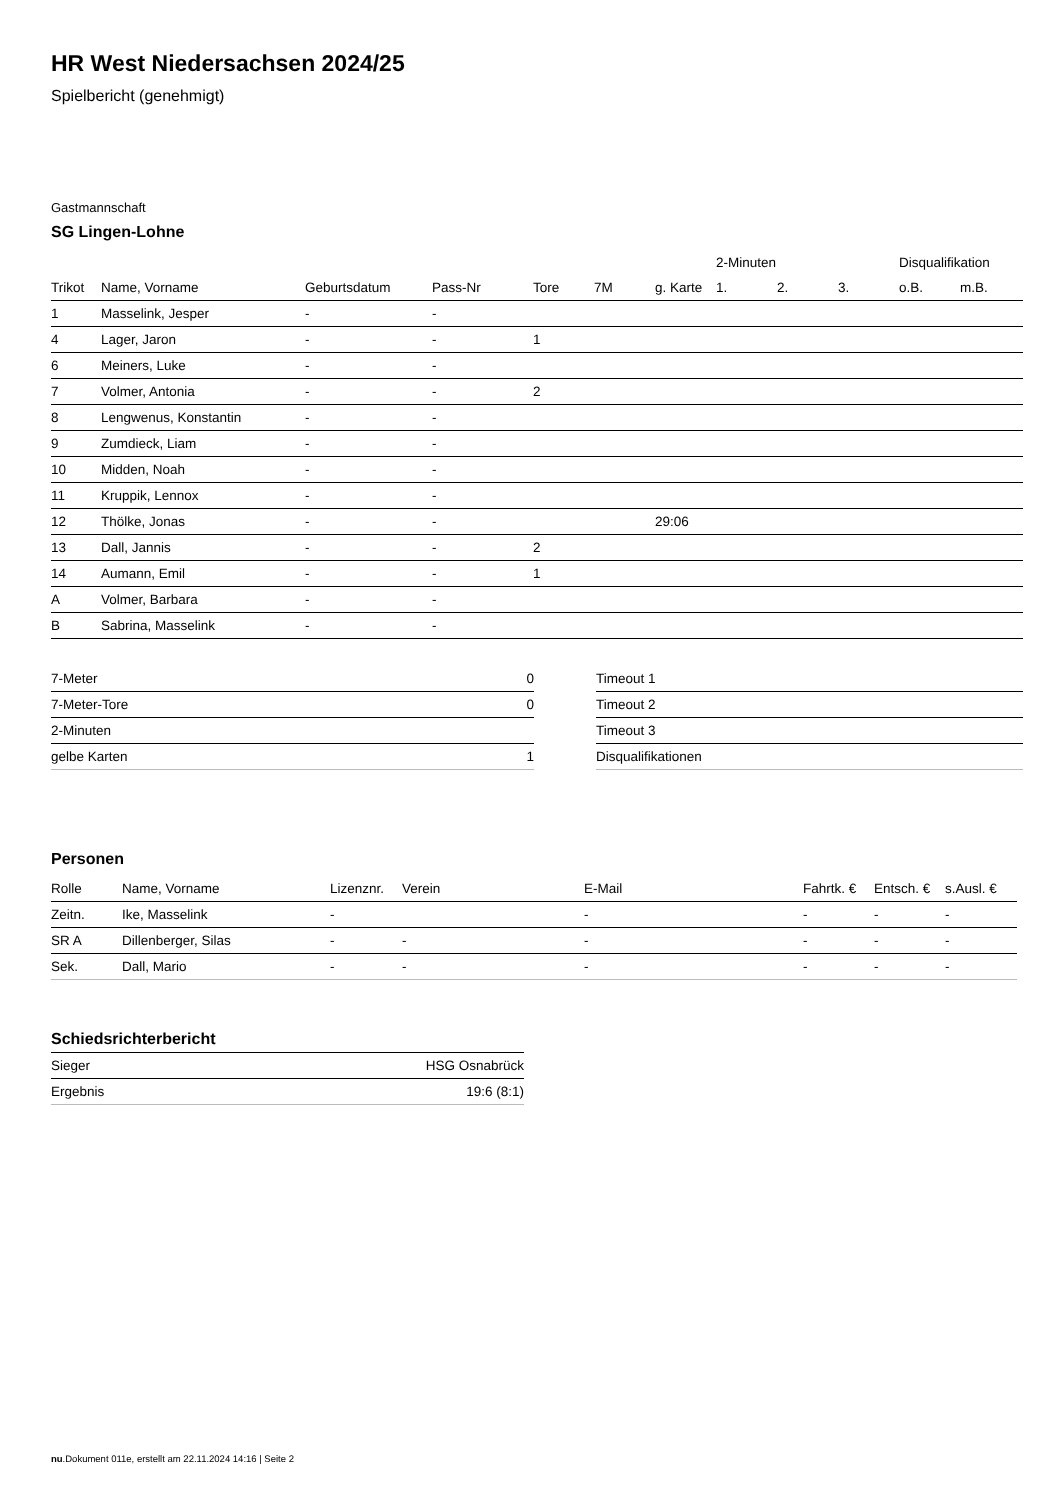HR West Niedersachsen 2024/25
Spielbericht (genehmigt)
Gastmannschaft
SG Lingen-Lohne
| | | | | | | | 2-Minuten | | | Disqualifikation | |
| --- | --- | --- | --- | --- | --- | --- | --- | --- | --- | --- | --- |
| Trikot | Name, Vorname | Geburtsdatum | Pass-Nr | Tore | 7M | g. Karte | 1. | 2. | 3. | o.B. | m.B. |
| 1 | Masselink, Jesper | - | - | | | | | | | | |
| 4 | Lager, Jaron | - | - | 1 | | | | | | | |
| 6 | Meiners, Luke | - | - | | | | | | | | |
| 7 | Volmer, Antonia | - | - | 2 | | | | | | | |
| 8 | Lengwenus, Konstantin | - | - | | | | | | | | |
| 9 | Zumdieck, Liam | - | - | | | | | | | | |
| 10 | Midden, Noah | - | - | | | | | | | | |
| 11 | Kruppik, Lennox | - | - | | | | | | | | |
| 12 | Thölke, Jonas | - | - | | | 29:06 | | | | | |
| 13 | Dall, Jannis | - | - | 2 | | | | | | | |
| 14 | Aumann, Emil | - | - | 1 | | | | | | | |
| A | Volmer, Barbara | - | - | | | | | | | | |
| B | Sabrina, Masselink | - | - | | | | | | | | |
| 7-Meter | 0 |
| 7-Meter-Tore | 0 |
| 2-Minuten | |
| gelbe Karten | 1 |
| Timeout 1 |
| Timeout 2 |
| Timeout 3 |
| Disqualifikationen |
Personen
| Rolle | Name, Vorname | Lizenznr. | Verein | E-Mail | Fahrtk. € | Entsch. € | s.Ausl. € |
| --- | --- | --- | --- | --- | --- | --- | --- |
| Zeitn. | Ike, Masselink | - | | - | - | - | - |
| SR A | Dillenberger, Silas | - | - | - | - | - | - |
| Sek. | Dall, Mario | - | - | - | - | - | - |
Schiedsrichterbericht
| Sieger | HSG Osnabrück |
| Ergebnis | 19:6 (8:1) |
nu.Dokument 011e, erstellt am 22.11.2024 14:16 | Seite 2